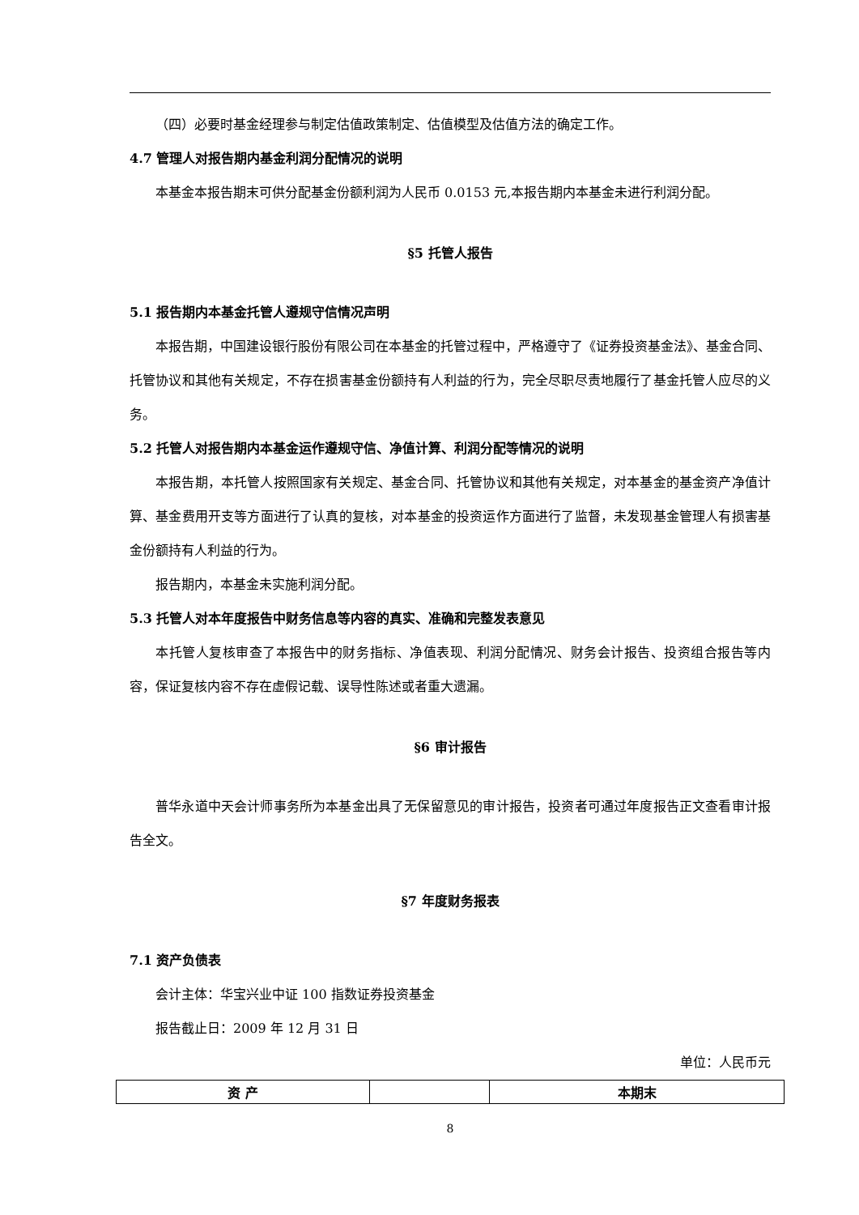（四）必要时基金经理参与制定估值政策制定、估值模型及估值方法的确定工作。
4.7 管理人对报告期内基金利润分配情况的说明
本基金本报告期末可供分配基金份额利润为人民币 0.0153 元,本报告期内本基金未进行利润分配。
§5 托管人报告
5.1 报告期内本基金托管人遵规守信情况声明
本报告期，中国建设银行股份有限公司在本基金的托管过程中，严格遵守了《证券投资基金法》、基金合同、托管协议和其他有关规定，不存在损害基金份额持有人利益的行为，完全尽职尽责地履行了基金托管人应尽的义务。
5.2 托管人对报告期内本基金运作遵规守信、净值计算、利润分配等情况的说明
本报告期，本托管人按照国家有关规定、基金合同、托管协议和其他有关规定，对本基金的基金资产净值计算、基金费用开支等方面进行了认真的复核，对本基金的投资运作方面进行了监督，未发现基金管理人有损害基金份额持有人利益的行为。
报告期内，本基金未实施利润分配。
5.3 托管人对本年度报告中财务信息等内容的真实、准确和完整发表意见
本托管人复核审查了本报告中的财务指标、净值表现、利润分配情况、财务会计报告、投资组合报告等内容，保证复核内容不存在虚假记载、误导性陈述或者重大遗漏。
§6 审计报告
普华永道中天会计师事务所为本基金出具了无保留意见的审计报告，投资者可通过年度报告正文查看审计报告全文。
§7 年度财务报表
7.1 资产负债表
会计主体：华宝兴业中证 100 指数证券投资基金
报告截止日：2009 年 12 月 31 日
单位：人民币元
| 资 产 | | 本期末 |
8